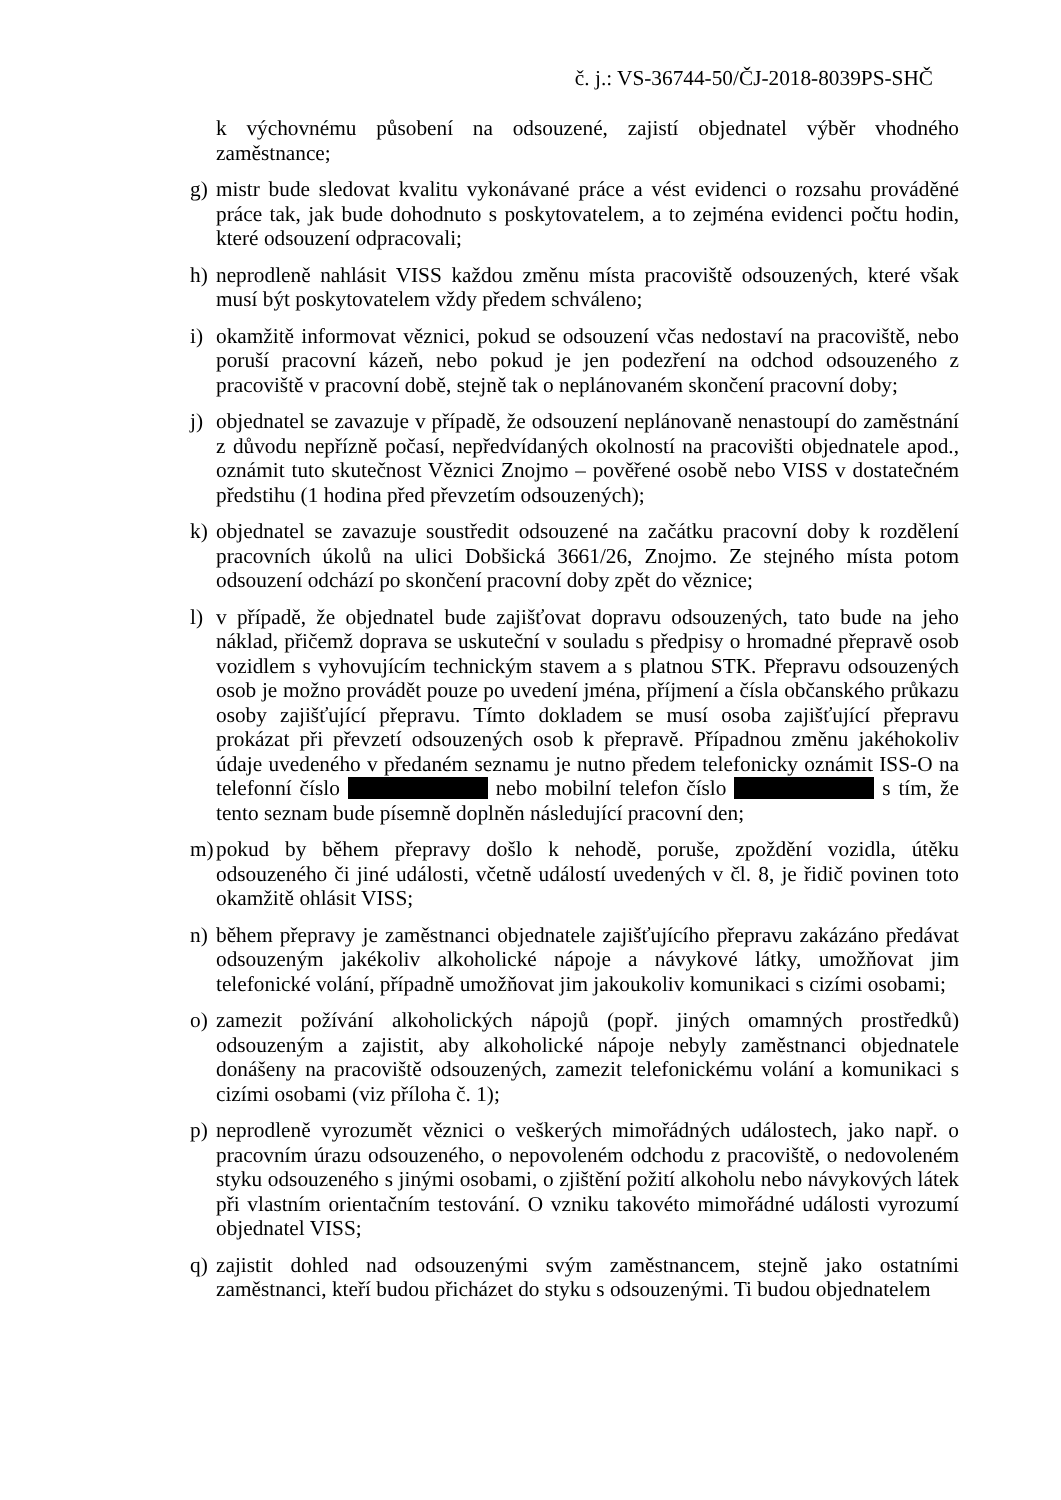č. j.: VS-36744-50/ČJ-2018-8039PS-SHČ
k výchovnému působení na odsouzené, zajistí objednatel výběr vhodného zaměstnance;
g) mistr bude sledovat kvalitu vykonávané práce a vést evidenci o rozsahu prováděné práce tak, jak bude dohodnuto s poskytovatelem, a to zejména evidenci počtu hodin, které odsouzení odpracovali;
h) neprodleně nahlásit VISS každou změnu místa pracoviště odsouzených, které však musí být poskytovatelem vždy předem schváleno;
i) okamžitě informovat věznici, pokud se odsouzení včas nedostaví na pracoviště, nebo poruší pracovní kázeň, nebo pokud je jen podezření na odchod odsouzeného z pracoviště v pracovní době, stejně tak o neplánovaném skončení pracovní doby;
j) objednatel se zavazuje v případě, že odsouzení neplánovaně nenastoupí do zaměstnání z důvodu nepřízně počasí, nepředvídaných okolností na pracovišti objednatele apod., oznámit tuto skutečnost Věznici Znojmo – pověřené osobě nebo VISS v dostatečném předstihu (1 hodina před převzetím odsouzených);
k) objednatel se zavazuje soustředit odsouzené na začátku pracovní doby k rozdělení pracovních úkolů na ulici Dobšická 3661/26, Znojmo. Ze stejného místa potom odsouzení odchází po skončení pracovní doby zpět do věznice;
l) v případě, že objednatel bude zajišťovat dopravu odsouzených, tato bude na jeho náklad, přičemž doprava se uskuteční v souladu s předpisy o hromadné přepravě osob vozidlem s vyhovujícím technickým stavem a s platnou STK. Přepravu odsouzených osob je možno provádět pouze po uvedení jména, příjmení a čísla občanského průkazu osoby zajišťující přepravu. Tímto dokladem se musí osoba zajišťující přepravu prokázat při převzetí odsouzených osob k přepravě. Případnou změnu jakéhokoliv údaje uvedeného v předaném seznamu je nutno předem telefonicky oznámit ISS-O na telefonní číslo nebo mobilní telefon číslo s tím, že tento seznam bude písemně doplněn následující pracovní den;
m) pokud by během přepravy došlo k nehodě, poruše, zpoždění vozidla, útěku odsouzeného či jiné události, včetně událostí uvedených v čl. 8, je řidič povinen toto okamžitě ohlásit VISS;
n) během přepravy je zaměstnanci objednatele zajišťujícího přepravu zakázáno předávat odsouzeným jakékoliv alkoholické nápoje a návykové látky, umožňovat jim telefonické volání, případně umožňovat jim jakoukoliv komunikaci s cizími osobami;
o) zamezit požívání alkoholických nápojů (popř. jiných omamných prostředků) odsouzeným a zajistit, aby alkoholické nápoje nebyly zaměstnanci objednatele donášeny na pracoviště odsouzených, zamezit telefonickému volání a komunikaci s cizími osobami (viz příloha č. 1);
p) neprodleně vyrozumět věznici o veškerých mimořádných událostech, jako např. o pracovním úrazu odsouzeného, o nepovoleném odchodu z pracoviště, o nedovoleném styku odsouzeného s jinými osobami, o zjištění požití alkoholu nebo návykových látek při vlastním orientačním testování. O vzniku takovéto mimořádné události vyrozumí objednatel VISS;
q) zajistit dohled nad odsouzenými svým zaměstnancem, stejně jako ostatními zaměstnanci, kteří budou přicházet do styku s odsouzenými. Ti budou objednatelem